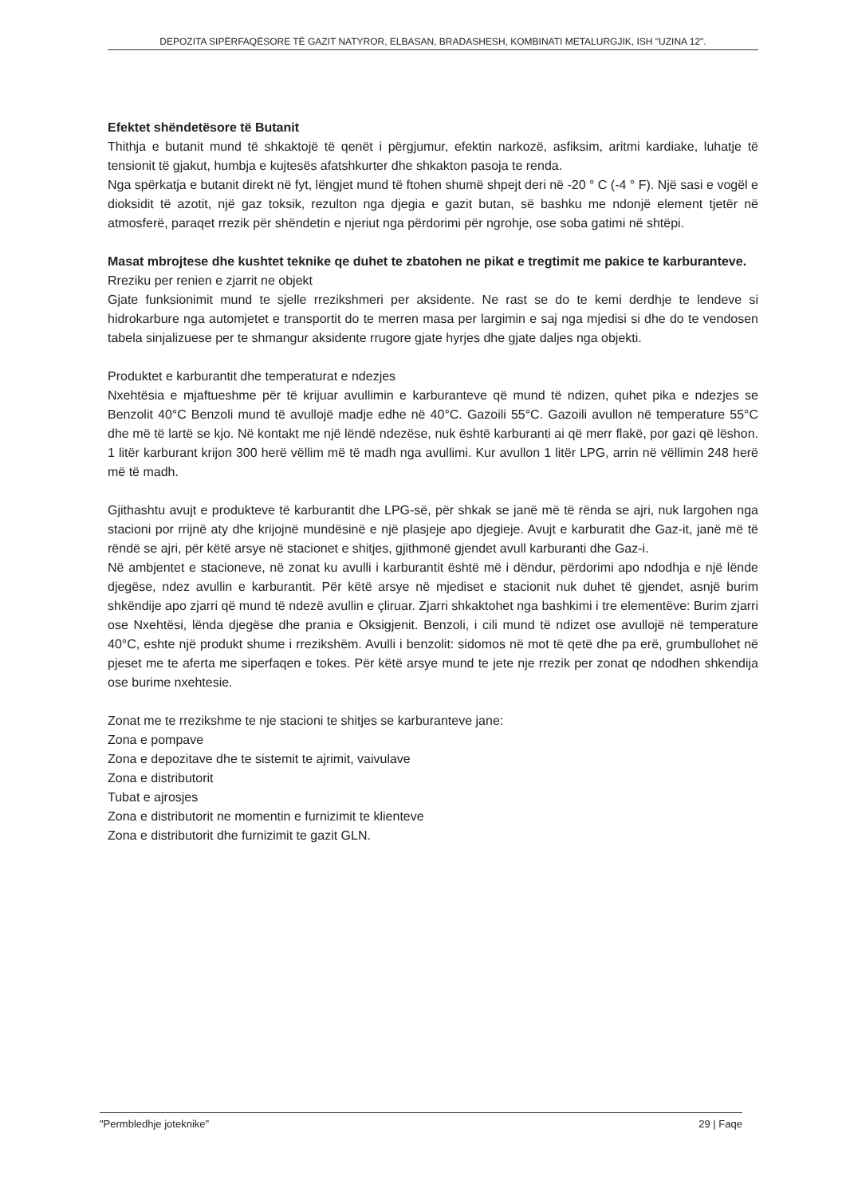DEPOZITA SIPËRFAQËSORE TË GAZIT NATYROR, ELBASAN, BRADASHESH, KOMBINATI METALURGJIK, ISH "UZINA 12".
Efektet shëndetësore të Butanit
Thithja e butanit mund të shkaktojë të qenët i përgjumur, efektin narkozë, asfiksim, aritmi kardiake, luhatje të tensionit të gjakut, humbja e kujtesës afatshkurter dhe shkakton pasoja te renda.
Nga spërkatja e butanit direkt në fyt, lëngjet mund të ftohen shumë shpejt deri në -20 ° C (-4 ° F). Një sasi e vogël e dioksidit të azotit, një gaz toksik, rezulton nga djegia e gazit butan, së bashku me ndonjë element tjetër në atmosferë, paraqet rrezik për shëndetin e njeriut nga përdorimi për ngrohje, ose soba gatimi në shtëpi.
Masat mbrojtese dhe kushtet teknike qe duhet te zbatohen ne pikat e tregtimit me pakice te karburanteve.
Rreziku per renien e zjarrit ne objekt
Gjate funksionimit mund te sjelle rrezikshmeri per aksidente. Ne rast se do te kemi derdhje te lendeve si hidrokarbure nga automjetet e transportit do te merren masa per largimin e saj nga mjedisi si dhe do te vendosen tabela sinjalizuese per te shmangur aksidente rrugore gjate hyrjes dhe gjate daljes nga objekti.
Produktet e karburantit dhe temperaturat e ndezjes
Nxehtësia e mjaftueshme për të krijuar avullimin e karburanteve që mund të ndizen, quhet pika e ndezjes se Benzolit 40°C Benzoli mund të avullojë madje edhe në 40°C. Gazoili 55°C. Gazoili avullon në temperature 55°C dhe më të lartë se kjo. Në kontakt me një lëndë ndezëse, nuk është karburanti ai që merr flakë, por gazi që lëshon. 1 litër karburant krijon 300 herë vëllim më të madh nga avullimi. Kur avullon 1 litër LPG, arrin në vëllimin 248 herë më të madh.
Gjithashtu avujt e produkteve të karburantit dhe LPG-së, për shkak se janë më të rënda se ajri, nuk largohen nga stacioni por rrijnë aty dhe krijojnë mundësinë e një plasjeje apo djegieje. Avujt e karburatit dhe Gaz-it, janë më të rëndë se ajri, për këtë arsye në stacionet e shitjes, gjithmonë gjendet avull karburanti dhe Gaz-i.
Në ambjentet e stacioneve, në zonat ku avulli i karburantit është më i dëndur, përdorimi apo ndodhja e një lënde djegëse, ndez avullin e karburantit. Për këtë arsye në mjediset e stacionit nuk duhet të gjendet, asnjë burim shkëndije apo zjarri që mund të ndezë avullin e çliruar. Zjarri shkaktohet nga bashkimi i tre elementëve: Burim zjarri ose Nxehtësi, lënda djegëse dhe prania e Oksigjenit. Benzoli, i cili mund të ndizet ose avullojë në temperature 40°C, eshte një produkt shume i rrezikshëm. Avulli i benzolit: sidomos në mot të qetë dhe pa erë, grumbullohet në pjeset me te aferta me siperfaqen e tokes. Për këtë arsye mund te jete nje rrezik per zonat qe ndodhen shkendija ose burime nxehtesie.
Zonat me te rrezikshme te nje stacioni te shitjes se karburanteve jane:
Zona e pompave
Zona e depozitave dhe te sistemit te ajrimit, vaivulave
Zona e distributorit
Tubat e ajrosjes
Zona e distributorit ne momentin e furnizimit te klienteve
Zona e distributorit dhe furnizimit te gazit GLN.
"Permbledhje joteknike" 29 | Faqe